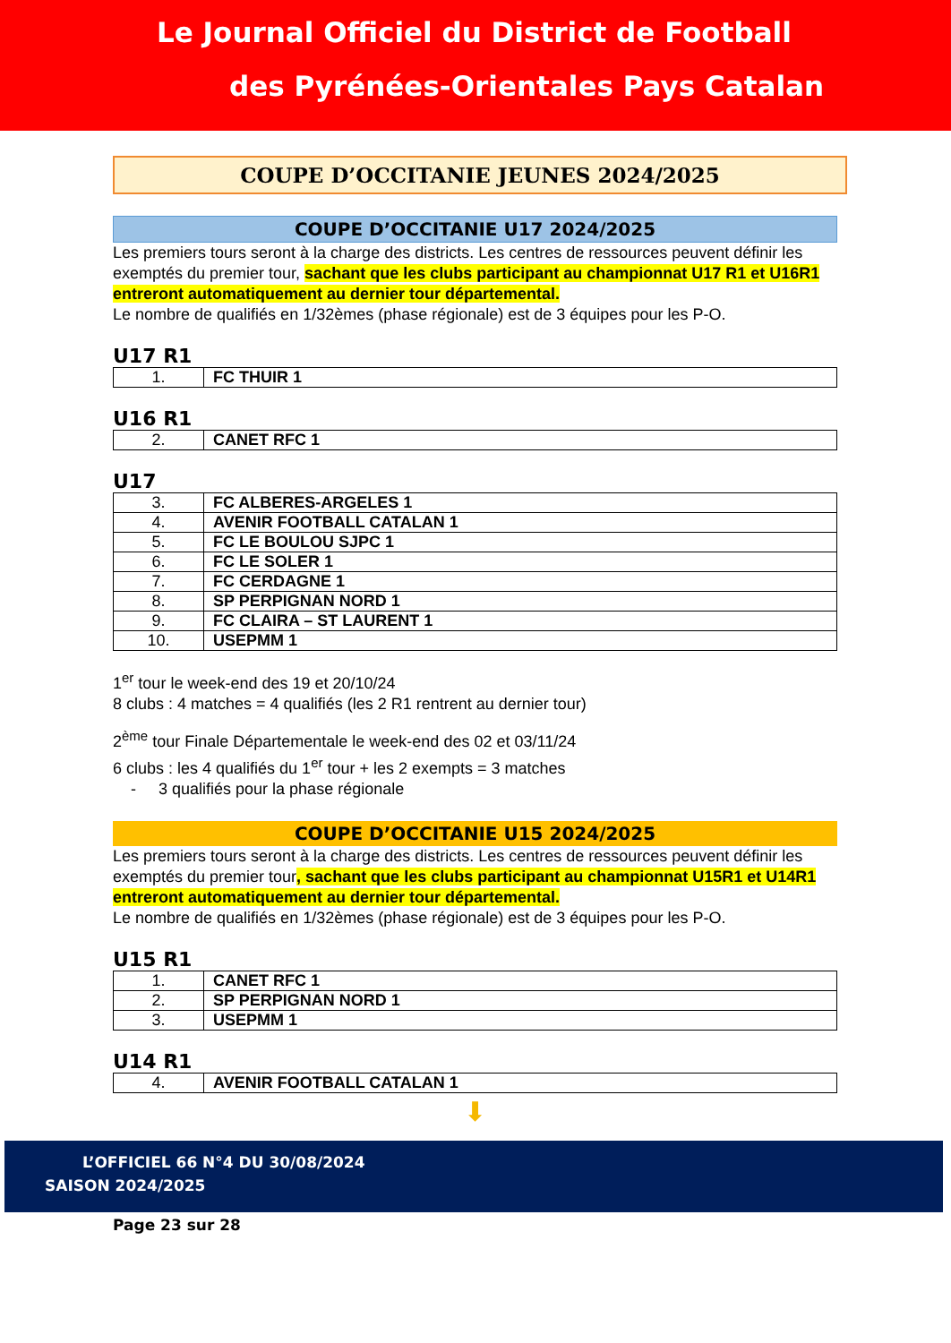Le Journal Officiel du District de Football
des Pyrénées-Orientales Pays Catalan
COUPE D’OCCITANIE JEUNES 2024/2025
COUPE D’OCCITANIE U17 2024/2025
Les premiers tours seront à la charge des districts. Les centres de ressources peuvent définir les exemptés du premier tour, sachant que les clubs participant au championnat U17 R1 et U16R1 entreront automatiquement au dernier tour départemental.
Le nombre de qualifiés en 1/32èmes (phase régionale) est de 3 équipes pour les P-O.
U17 R1
| 1. | FC THUIR 1 |
U16 R1
| 2. | CANET RFC 1 |
U17
| 3. | FC ALBERES-ARGELES 1 |
| 4. | AVENIR FOOTBALL CATALAN 1 |
| 5. | FC LE BOULOU SJPC 1 |
| 6. | FC LE SOLER 1 |
| 7. | FC CERDAGNE 1 |
| 8. | SP PERPIGNAN NORD 1 |
| 9. | FC CLAIRA – ST LAURENT 1 |
| 10. | USEPMM 1 |
1<sup>er</sup> tour le week-end des 19 et 20/10/24
8 clubs : 4 matches = 4 qualifiés (les 2 R1 rentrent au dernier tour)
2<sup>ème</sup> tour Finale Départementale le week-end des 02 et 03/11/24
6 clubs : les 4 qualifiés du 1<sup>er</sup> tour + les 2 exempts = 3 matches
- 3 qualifiés pour la phase régionale
COUPE D’OCCITANIE U15 2024/2025
Les premiers tours seront à la charge des districts. Les centres de ressources peuvent définir les exemptés du premier tour, sachant que les clubs participant au championnat U15R1 et U14R1 entreront automatiquement au dernier tour départemental.
Le nombre de qualifiés en 1/32èmes (phase régionale) est de 3 équipes pour les P-O.
U15 R1
| 1. | CANET RFC 1 |
| 2. | SP PERPIGNAN NORD 1 |
| 3. | USEPMM 1 |
U14 R1
| 4. | AVENIR FOOTBALL CATALAN 1 |
⬇
L’OFFICIEL 66 N°4 DU 30/08/2024
SAISON 2024/2025
Page 23 sur 28